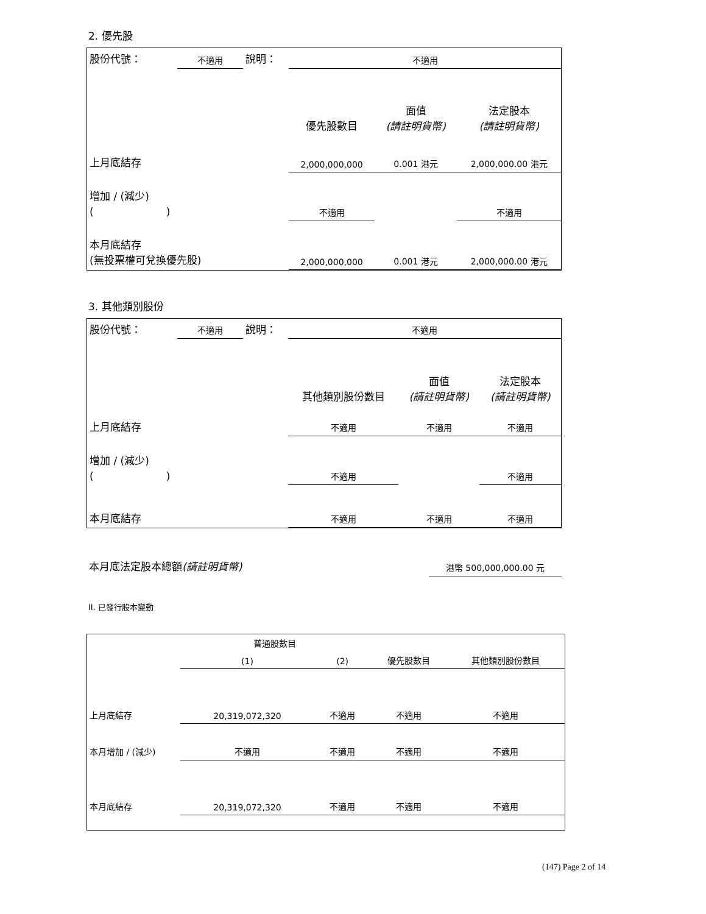2. 優先股
| 股份代號： | 不適用 | 說明： | 不適用 | | |
| | | | 優先股數目 | 面值 (請註明貨幣) | 法定股本 (請註明貨幣) |
| 上月底結存 | | | 2,000,000,000 | 0.001 港元 | 2,000,000.00 港元 |
| 增加 / (減少) ( ) | | | 不適用 | | 不適用 |
| 本月底結存 (無投票權可兌換優先股) | | | 2,000,000,000 | 0.001 港元 | 2,000,000.00 港元 |
3. 其他類別股份
| 股份代號： | 不適用 | 說明： | 不適用 | | |
| | | | 其他類別股份數目 | 面值 (請註明貨幣) | 法定股本 (請註明貨幣) |
| 上月底結存 | | | 不適用 | 不適用 | 不適用 |
| 增加 / (減少) ( ) | | | 不適用 | | 不適用 |
| 本月底結存 | | | 不適用 | 不適用 | 不適用 |
| 本月底法定股本總額 (請註明貨幣) | 港幣 500,000,000.00 元 |
II. 已發行股本變動
| | 普通股數目 | | | |
| --- | --- | --- | --- | --- |
| | (1) | (2) | 優先股數目 | 其他類別股份數目 |
| 上月底結存 | 20,319,072,320 | 不適用 | 不適用 | 不適用 |
| 本月增加 / (減少) | 不適用 | 不適用 | 不適用 | 不適用 |
| 本月底結存 | 20,319,072,320 | 不適用 | 不適用 | 不適用 |
(147) Page 2 of 14